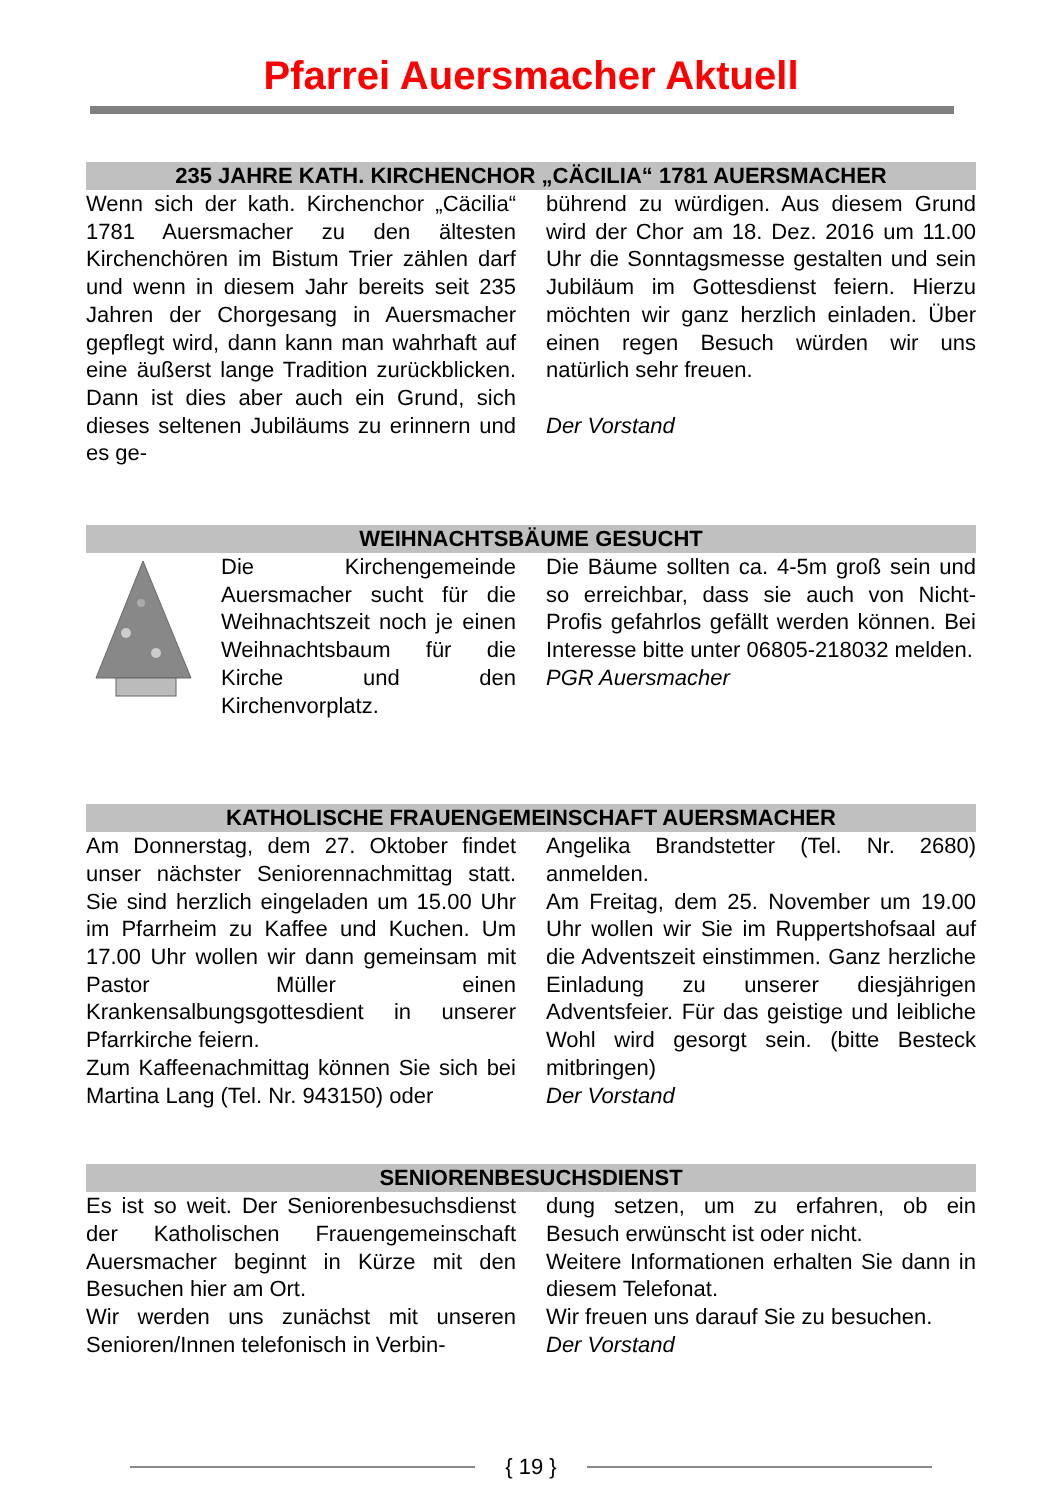Pfarrei Auersmacher Aktuell
235 JAHRE KATH. KIRCHENCHOR „CÄCILIA“ 1781 AUERSMACHER
Wenn sich der kath. Kirchenchor „Cäcilia“ 1781 Auersmacher zu den ältesten Kirchenchören im Bistum Trier zählen darf und wenn in diesem Jahr bereits seit 235 Jahren der Chorgesang in Auersmacher gepflegt wird, dann kann man wahrhaft auf eine äußerst lange Tradition zurückblicken. Dann ist dies aber auch ein Grund, sich dieses seltenen Jubiläums zu erinnern und es ge-
bührend zu würdigen. Aus diesem Grund wird der Chor am 18. Dez. 2016 um 11.00 Uhr die Sonntagsmesse gestalten und sein Jubiläum im Gottesdienst feiern. Hierzu möchten wir ganz herzlich einladen. Über einen regen Besuch würden wir uns natürlich sehr freuen.
Der Vorstand
WEIHNACHTSBÄUME GESUCHT
Die Kirchengemeinde Auersmacher sucht für die Weihnachtszeit noch je einen Weihnachtsbaum für die Kirche und den Kirchenvorplatz.
Die Bäume sollten ca. 4-5m groß sein und so erreichbar, dass sie auch von Nicht-Profis gefahrlos gefällt werden können. Bei Interesse bitte unter 06805-218032 melden.
PGR Auersmacher
KATHOLISCHE FRAUENGEMEINSCHAFT AUERSMACHER
Am Donnerstag, dem 27. Oktober findet unser nächster Seniorennachmittag statt. Sie sind herzlich eingeladen um 15.00 Uhr im Pfarrheim zu Kaffee und Kuchen. Um 17.00 Uhr wollen wir dann gemeinsam mit Pastor Müller einen Krankensalbungsgottesdient in unserer Pfarrkirche feiern.
Zum Kaffeenachmittag können Sie sich bei Martina Lang (Tel. Nr. 943150) oder
Angelika Brandstetter (Tel. Nr. 2680) anmelden.
Am Freitag, dem 25. November um 19.00 Uhr wollen wir Sie im Ruppertshofsaal auf die Adventszeit einstimmen. Ganz herzliche Einladung zu unserer diesjährigen Adventsfeier. Für das geistige und leibliche Wohl wird gesorgt sein. (bitte Besteck mitbringen)
Der Vorstand
SENIORENBESUCHSDIENST
Es ist so weit. Der Seniorenbesuchsdienst der Katholischen Frauengemeinschaft Auersmacher beginnt in Kürze mit den Besuchen hier am Ort.
Wir werden uns zunächst mit unseren Senioren/Innen telefonisch in Verbin-
dung setzen, um zu erfahren, ob ein Besuch erwünscht ist oder nicht.
Weitere Informationen erhalten Sie dann in diesem Telefonat.
Wir freuen uns darauf Sie zu besuchen.
Der Vorstand
{ 19 }